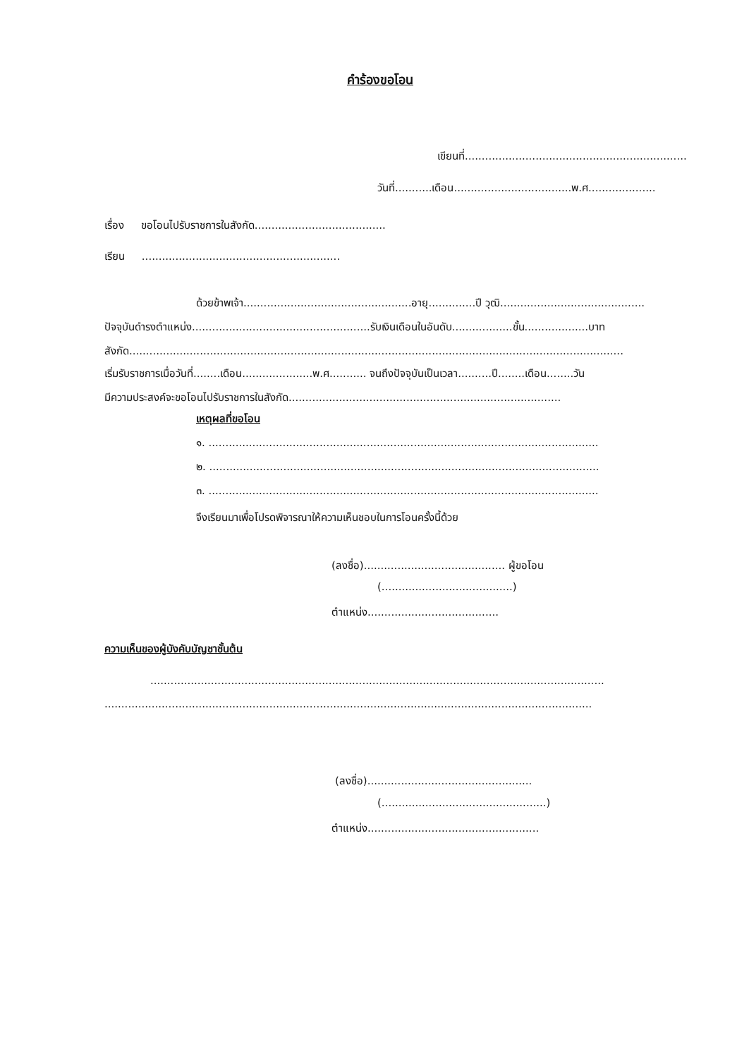คำร้องขอโอน
เขียนที่..................................................................
วันที่...........เดือน...................................พ.ศ....................
เรื่อง ขอโอนไปรับราชการในสังกัด.......................................
เรียน ...........................................................
ด้วยข้าพเจ้า..................................................อายุ..............ปี วุฒิ...........................................
ปัจจุบันดำรงตำแหน่ง.....................................................รับเงินเดือนในอันดับ..................ขั้น...................บาท
สังกัด...................................................................................................................................................
เริ่มรับราชการเมื่อวันที่........เดือน.....................พ.ศ........... จนถึงปัจจุบันเป็นเวลา..........ปี........เดือน........วัน
มีความประสงค์จะขอโอนไปรับราชการในสังกัด.................................................................................
เหตุผลที่ขอโอน
๑. ....................................................................................................................
๒. ....................................................................................................................
๓. ....................................................................................................................
จึงเรียนมาเพื่อโปรดพิจารณาให้ความเห็นชอบในการโอนครั้งนี้ด้วย
(ลงชื่อ).......................................... ผู้ขอโอน
(.......................................)
ตำแหน่ง.......................................
ความเห็นของผู้บังคับบัญชาชั้นต้น
.......................................................................................................................................
.................................................................................................................................................
(ลงชื่อ).................................................
(.................................................)
ตำแหน่ง...................................................